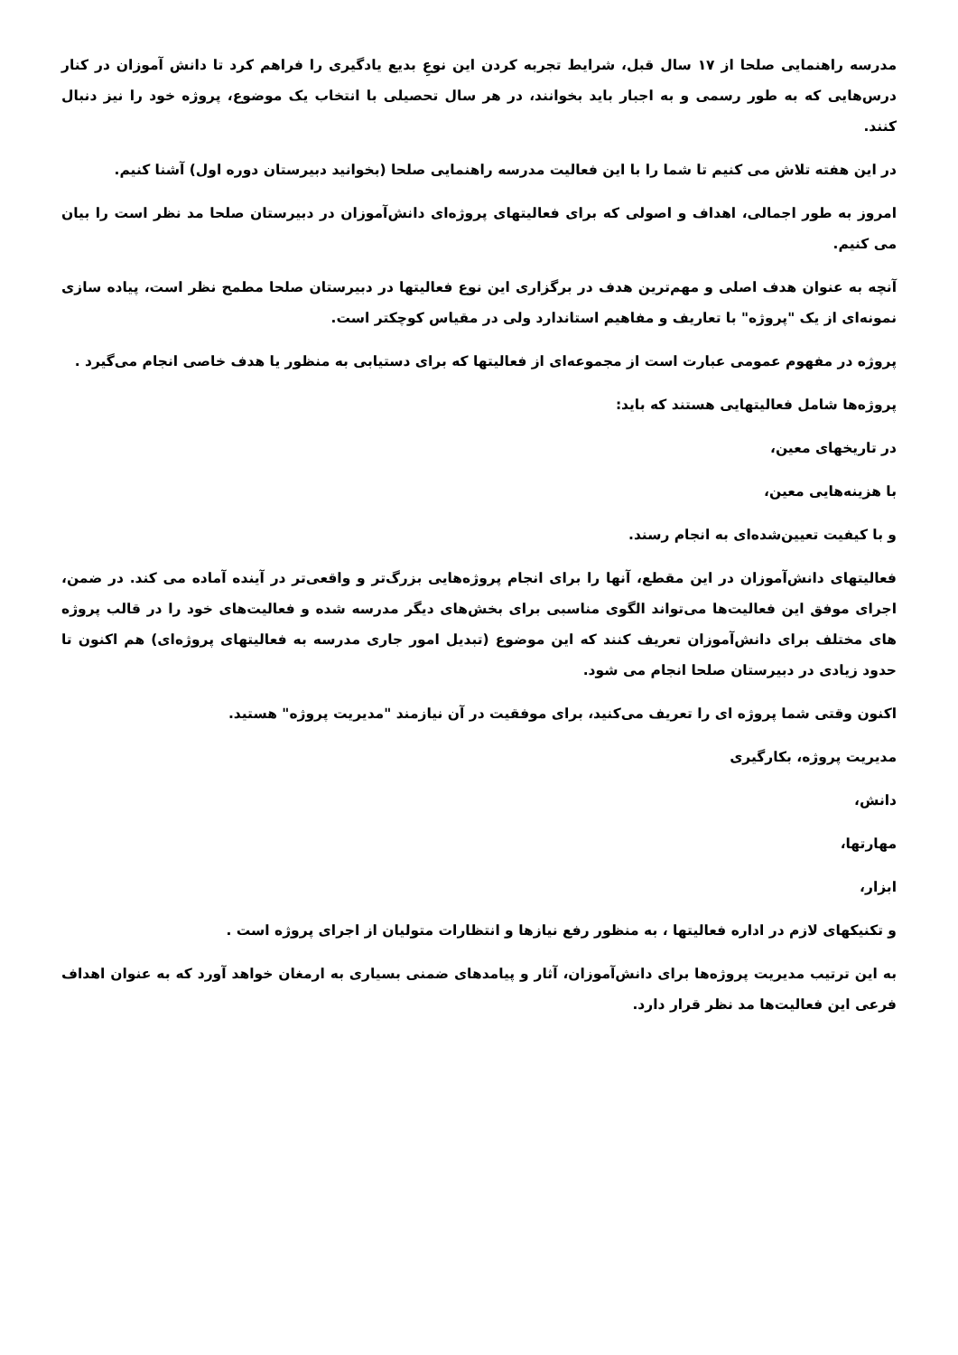مدرسه راهنمایی صلحا از ۱۷ سال قبل، شرایط تجربه کردن این نوعِ بدیع یادگیری را فراهم کرد تا دانش آموزان در کنار درس‌هایی که به طور رسمی و به اجبار باید بخوانند، در هر سال تحصیلی با انتخاب یک موضوع، پروژه خود را نیز دنبال کنند.
در این هفته تلاش می کنیم تا شما را با این فعالیت مدرسه راهنمایی صلحا (بخوانید دبیرستان دوره اول) آشنا کنیم.
امروز به طور اجمالی، اهداف و اصولی که برای فعالیتهای پروژه‌ای دانش‌آموزان در دبیرستان صلحا مد نظر است را بیان می کنیم.
آنچه به عنوان هدف اصلی و مهم‌ترین هدف در برگزاری این نوع فعالیتها در دبیرستان صلحا مطمح نظر است، پیاده سازی نمونه‌ای از یک "پروژه" با تعاریف و مفاهیم استاندارد ولی در مقیاس کوچکتر است.
پروژه در مفهوم عمومی عبارت است از مجموعه‌ای از فعالیتها که برای دستیابی به منظور یا هدف خاصی انجام می‌گیرد .
پروژه‌ها شامل فعالیتهایی هستند که باید:
در تاریخهای معین،
با هزینه‌هایی معین،
و با کیفیت تعیین‌شده‌ای به انجام رسند.
فعالیتهای دانش‌آموزان در این مقطع، آنها را برای انجام پروژه‌هایی بزرگ‌تر و واقعی‌تر در آینده آماده می کند. در ضمن، اجرای موفق این فعالیت‌ها می‌تواند الگوی مناسبی برای بخش‌های دیگر مدرسه شده و فعالیت‌های خود را در قالب پروژه های مختلف برای دانش‌آموزان تعریف کنند که این موضوع (تبدیل امور جاری مدرسه به فعالیتهای پروژه‌ای) هم اکنون تا حدود زیادی در دبیرستان صلحا انجام می شود.
اکنون وقتی شما پروژه ای را تعریف می‌کنید، برای موفقیت در آن نیازمند "مدیریت پروژه" هستید.
مدیریت پروژه، بکارگیری
دانش،
مهارتها،
ابزار،
و تکنیکهای لازم در اداره فعالیتها ، به منظور رفع نیازها و انتظارات متولیان از اجرای پروژه است .
به این ترتیب مدیریت پروژه‌ها برای دانش‌آموزان، آثار و پیامدهای ضمنی بسیاری به ارمغان خواهد آورد که به عنوان اهداف فرعی این فعالیت‌ها مد نظر قرار دارد.